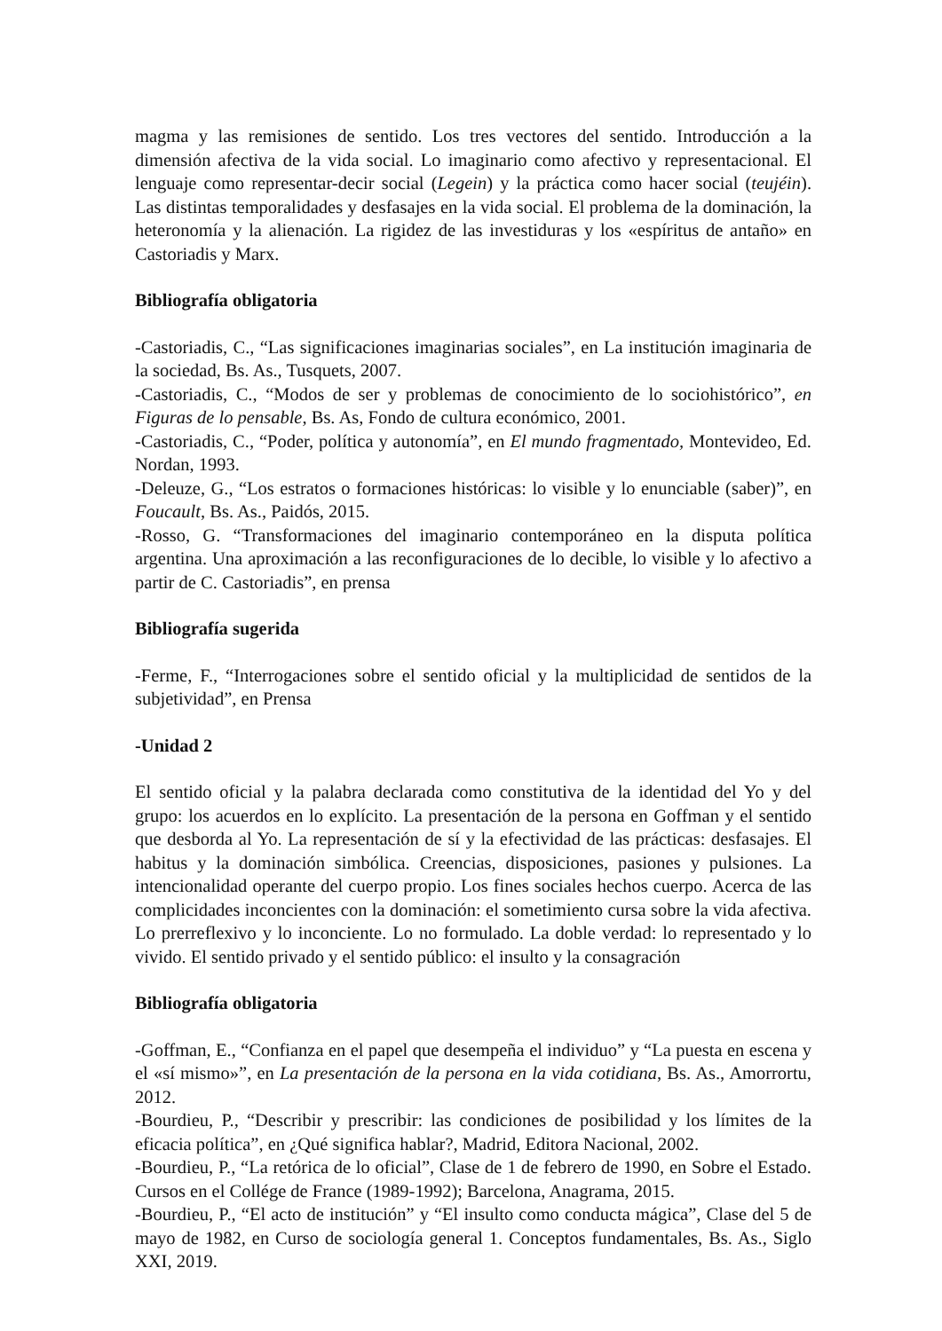magma y las remisiones de sentido. Los tres vectores del sentido. Introducción a la dimensión afectiva de la vida social. Lo imaginario como afectivo y representacional. El lenguaje como representar-decir social (Legein) y la práctica como hacer social (teujéin). Las distintas temporalidades y desfasajes en la vida social. El problema de la dominación, la heteronomía y la alienación. La rigidez de las investiduras y los «espíritus de antaño» en Castoriadis y Marx.
Bibliografía obligatoria
-Castoriadis, C., “Las significaciones imaginarias sociales”, en La institución imaginaria de la sociedad, Bs. As., Tusquets, 2007.
-Castoriadis, C., “Modos de ser y problemas de conocimiento de lo sociohistórico”, en Figuras de lo pensable, Bs. As, Fondo de cultura económico, 2001.
-Castoriadis, C., “Poder, política y autonomía”, en El mundo fragmentado, Montevideo, Ed. Nordan, 1993.
-Deleuze, G., “Los estratos o formaciones históricas: lo visible y lo enunciable (saber)”, en Foucault, Bs. As., Paidós, 2015.
-Rosso, G. “Transformaciones del imaginario contemporáneo en la disputa política argentina. Una aproximación a las reconfiguraciones de lo decible, lo visible y lo afectivo a partir de C. Castoriadis”, en prensa
Bibliografía sugerida
-Ferme, F., “Interrogaciones sobre el sentido oficial y la multiplicidad de sentidos de la subjetividad”, en Prensa
-Unidad 2
El sentido oficial y la palabra declarada como constitutiva de la identidad del Yo y del grupo: los acuerdos en lo explícito. La presentación de la persona en Goffman y el sentido que desborda al Yo. La representación de sí y la efectividad de las prácticas: desfasajes. El habitus y la dominación simbólica. Creencias, disposiciones, pasiones y pulsiones. La intencionalidad operante del cuerpo propio. Los fines sociales hechos cuerpo. Acerca de las complicidades inconcientes con la dominación: el sometimiento cursa sobre la vida afectiva. Lo prerreflexivo y lo inconciente. Lo no formulado. La doble verdad: lo representado y lo vivido. El sentido privado y el sentido público: el insulto y la consagración
Bibliografía obligatoria
-Goffman, E., “Confianza en el papel que desempeña el individuo” y “La puesta en escena y el «sí mismo»”, en La presentación de la persona en la vida cotidiana, Bs. As., Amorrortu, 2012.
-Bourdieu, P., “Describir y prescribir: las condiciones de posibilidad y los límites de la eficacia política”, en ¿Qué significa hablar?, Madrid, Editora Nacional, 2002.
-Bourdieu, P., “La retórica de lo oficial”, Clase de 1 de febrero de 1990, en Sobre el Estado. Cursos en el Collége de France (1989-1992); Barcelona, Anagrama, 2015.
-Bourdieu, P., “El acto de institución” y “El insulto como conducta mágica”, Clase del 5 de mayo de 1982, en Curso de sociología general 1. Conceptos fundamentales, Bs. As., Siglo XXI, 2019.